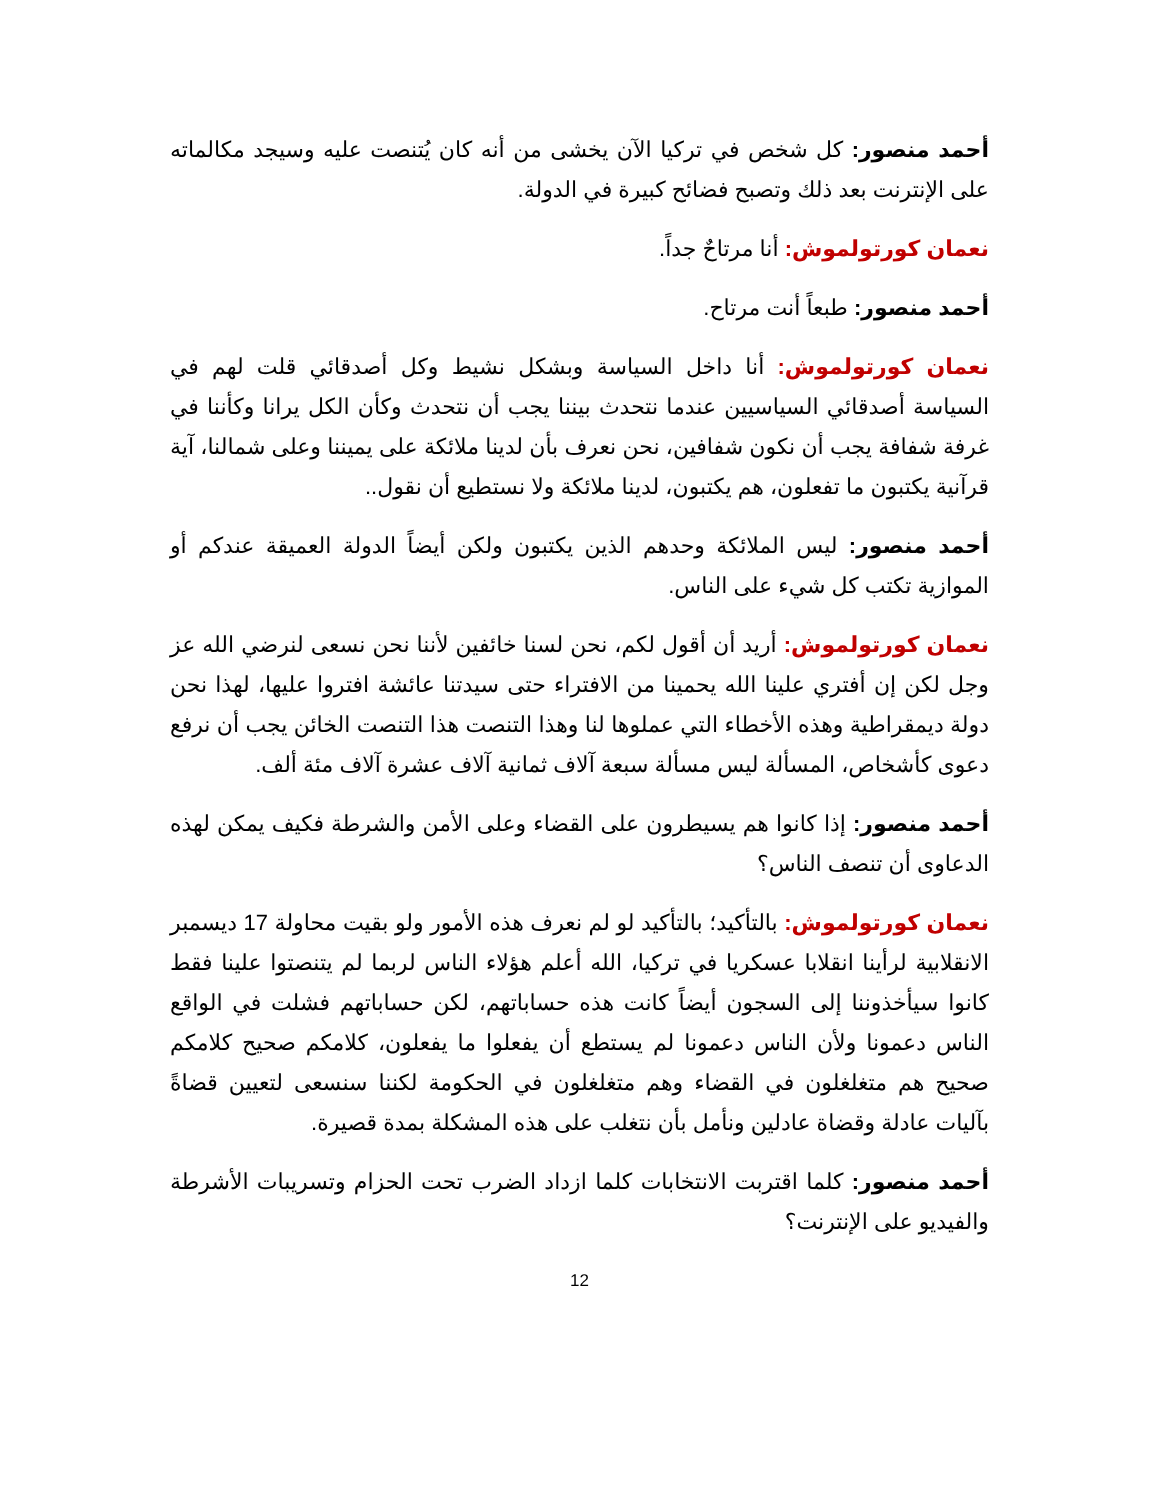أحمد منصور: كل شخص في تركيا الآن يخشى من أنه كان يُتنصت عليه وسيجد مكالماته على الإنترنت بعد ذلك وتصبح فضائح كبيرة في الدولة.
نعمان كورتولموش: أنا مرتاحٌ جداً.
أحمد منصور: طبعاً أنت مرتاح.
نعمان كورتولموش: أنا داخل السياسة وبشكل نشيط وكل أصدقائي قلت لهم في السياسة أصدقائي السياسيين عندما نتحدث بيننا يجب أن نتحدث وكأن الكل يرانا وكأننا في غرفة شفافة يجب أن نكون شفافين، نحن نعرف بأن لدينا ملائكة على يميننا وعلى شمالنا، آية قرآنية يكتبون ما تفعلون، هم يكتبون، لدينا ملائكة ولا نستطيع أن نقول..
أحمد منصور: ليس الملائكة وحدهم الذين يكتبون ولكن أيضاً الدولة العميقة عندكم أو الموازية تكتب كل شيء على الناس.
نعمان كورتولموش: أريد أن أقول لكم، نحن لسنا خائفين لأننا نحن نسعى لنرضي الله عز وجل لكن إن أفتري علينا الله يحمينا من الافتراء حتى سيدتنا عائشة افتروا عليها، لهذا نحن دولة ديمقراطية وهذه الأخطاء التي عملوها لنا وهذا التنصت هذا التنصت الخائن يجب أن نرفع دعوى كأشخاص، المسألة ليس مسألة سبعة آلاف ثمانية آلاف عشرة آلاف مئة ألف.
أحمد منصور: إذا كانوا هم يسيطرون على القضاء وعلى الأمن والشرطة فكيف يمكن لهذه الدعاوى أن تنصف الناس؟
نعمان كورتولموش: بالتأكيد؛ بالتأكيد لو لم نعرف هذه الأمور ولو بقيت محاولة 17 ديسمبر الانقلابية لرأينا انقلابا عسكريا في تركيا، الله أعلم هؤلاء الناس لربما لم يتنصتوا علينا فقط كانوا سيأخذوننا إلى السجون أيضاً كانت هذه حساباتهم، لكن حساباتهم فشلت في الواقع الناس دعمونا ولأن الناس دعمونا لم يستطع أن يفعلوا ما يفعلون، كلامكم صحيح كلامكم صحيح هم متغلغلون في القضاء وهم متغلغلون في الحكومة لكننا سنسعى لتعيين قضاةً بآليات عادلة وقضاة عادلين ونأمل بأن نتغلب على هذه المشكلة بمدة قصيرة.
أحمد منصور: كلما اقتربت الانتخابات كلما ازداد الضرب تحت الحزام وتسريبات الأشرطة والفيديو على الإنترنت؟
12